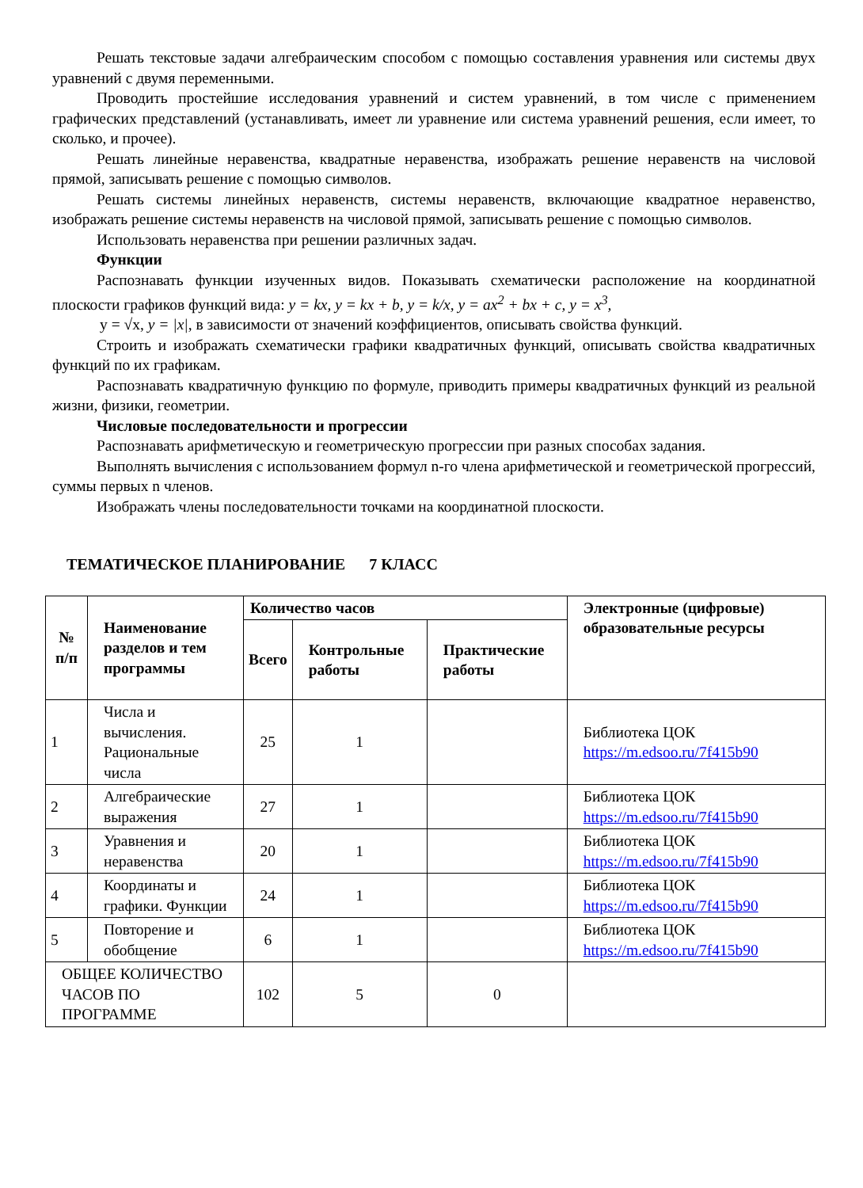Решать текстовые задачи алгебраическим способом с помощью составления уравнения или системы двух уравнений с двумя переменными.
Проводить простейшие исследования уравнений и систем уравнений, в том числе с применением графических представлений (устанавливать, имеет ли уравнение или система уравнений решения, если имеет, то сколько, и прочее).
Решать линейные неравенства, квадратные неравенства, изображать решение неравенств на числовой прямой, записывать решение с помощью символов.
Решать системы линейных неравенств, системы неравенств, включающие квадратное неравенство, изображать решение системы неравенств на числовой прямой, записывать решение с помощью символов.
Использовать неравенства при решении различных задач.
Функции
Распознавать функции изученных видов. Показывать схематически расположение на координатной плоскости графиков функций вида: y = kx, y = kx + b, y = k/x, y = ax<sup>2</sup> + bx + c, y = x<sup>3</sup>,
y = √x, y = |x|, в зависимости от значений коэффициентов, описывать свойства функций.
Строить и изображать схематически графики квадратичных функций, описывать свойства квадратичных функций по их графикам.
Распознавать квадратичную функцию по формуле, приводить примеры квадратичных функций из реальной жизни, физики, геометрии.
Числовые последовательности и прогрессии
Распознавать арифметическую и геометрическую прогрессии при разных способах задания.
Выполнять вычисления с использованием формул n-го члена арифметической и геометрической прогрессий, суммы первых n членов.
Изображать члены последовательности точками на координатной плоскости.
ТЕМАТИЧЕСКОЕ ПЛАНИРОВАНИЕ 7 КЛАСС
| № п/п | Наименование разделов и тем программы | Количество часов | | | Электронные (цифровые) образовательные ресурсы |
| --- | --- | --- | --- | --- | --- |
| | | Всего | Контрольные работы | Практические работы | |
| 1 | Числа и вычисления. Рациональные числа | 25 | 1 | | Библиотека ЦОК https://m.edsoo.ru/7f415b90 |
| 2 | Алгебраические выражения | 27 | 1 | | Библиотека ЦОК https://m.edsoo.ru/7f415b90 |
| 3 | Уравнения и неравенства | 20 | 1 | | Библиотека ЦОК https://m.edsoo.ru/7f415b90 |
| 4 | Координаты и графики. Функции | 24 | 1 | | Библиотека ЦОК https://m.edsoo.ru/7f415b90 |
| 5 | Повторение и обобщение | 6 | 1 | | Библиотека ЦОК https://m.edsoo.ru/7f415b90 |
| ОБЩЕЕ КОЛИЧЕСТВО ЧАСОВ ПО ПРОГРАММЕ | | 102 | 5 | 0 | |